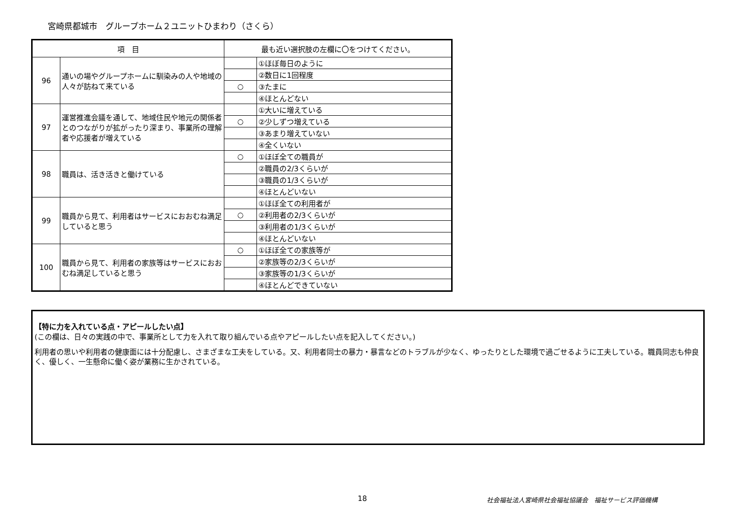宮崎県都城市　グループホーム２ユニットひまわり（さくら）
| 項 目 | | 最も近い選択肢の左欄に〇をつけてください。 | |
| --- | --- | --- | --- |
| 96 | 通いの場やグループホームに馴染みの人や地域の人々が訪ねて来ている | | ①ほぼ毎日のように |
| | | | ②数日に1回程度 |
| | | ○ | ③たまに |
| | | | ④ほとんどない |
| 97 | 運営推進会議を通して、地域住民や地元の関係者とのつながりが拡がったり深まり、事業所の理解者や応援者が増えている | | ①大いに増えている |
| | | ○ | ②少しずつ増えている |
| | | | ③あまり増えていない |
| | | | ④全くいない |
| 98 | 職員は、活き活きと働けている | ○ | ①ほぼ全ての職員が |
| | | | ②職員の2/3くらいが |
| | | | ③職員の1/3くらいが |
| | | | ④ほとんどいない |
| 99 | 職員から見て、利用者はサービスにおおむね満足していると思う | | ①ほぼ全ての利用者が |
| | | ○ | ②利用者の2/3くらいが |
| | | | ③利用者の1/3くらいが |
| | | | ④ほとんどいない |
| 100 | 職員から見て、利用者の家族等はサービスにおおむね満足していると思う | ○ | ①ほぼ全ての家族等が |
| | | | ②家族等の2/3くらいが |
| | | | ③家族等の1/3くらいが |
| | | | ④ほとんどできていない |
【特に力を入れている点・アピールしたい点】
(この欄は、日々の実践の中で、事業所として力を入れて取り組んでいる点やアピールしたい点を記入してください。)
利用者の思いや利用者の健康面には十分配慮し、さまざまな工夫をしている。又、利用者同士の暴力・暴言などのトラブルが少なく、ゆったりとした環境で過ごせるように工夫している。職員同志も仲良く、優しく、一生懸命に働く姿が業務に生かされている。
18
社会福祉法人宮崎県社会福祉協議会　福祉サービス評価機構